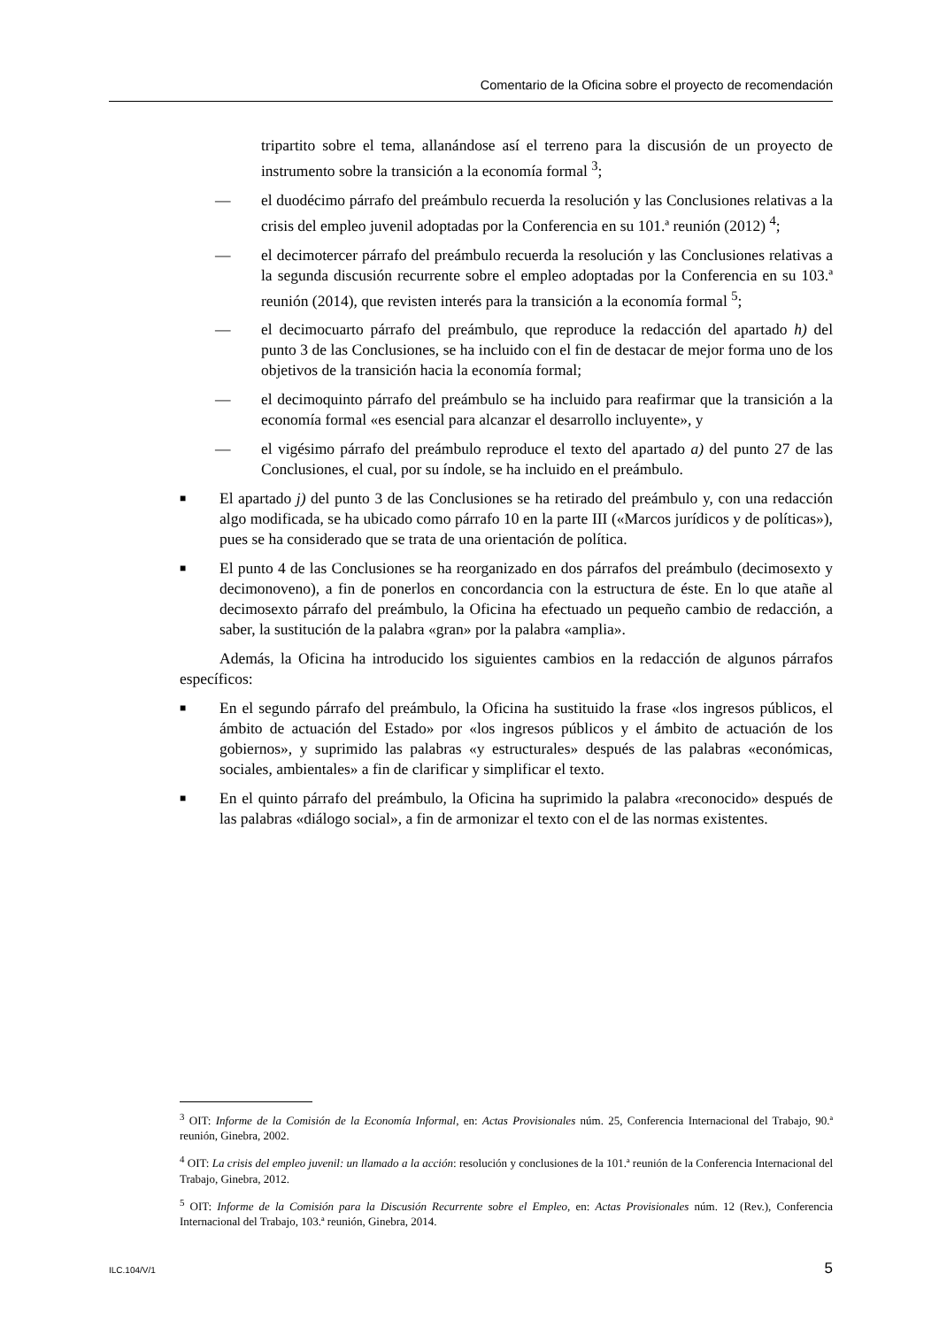Comentario de la Oficina sobre el proyecto de recomendación
tripartito sobre el tema, allanándose así el terreno para la discusión de un proyecto de instrumento sobre la transición a la economía formal <sup>3</sup>;
— el duodécimo párrafo del preámbulo recuerda la resolución y las Conclusiones relativas a la crisis del empleo juvenil adoptadas por la Conferencia en su 101.ª reunión (2012) <sup>4</sup>;
— el decimotercer párrafo del preámbulo recuerda la resolución y las Conclusiones relativas a la segunda discusión recurrente sobre el empleo adoptadas por la Conferencia en su 103.ª reunión (2014), que revisten interés para la transición a la economía formal <sup>5</sup>;
— el decimocuarto párrafo del preámbulo, que reproduce la redacción del apartado h) del punto 3 de las Conclusiones, se ha incluido con el fin de destacar de mejor forma uno de los objetivos de la transición hacia la economía formal;
— el decimoquinto párrafo del preámbulo se ha incluido para reafirmar que la transición a la economía formal «es esencial para alcanzar el desarrollo incluyente», y
— el vigésimo párrafo del preámbulo reproduce el texto del apartado a) del punto 27 de las Conclusiones, el cual, por su índole, se ha incluido en el preámbulo.
■ El apartado j) del punto 3 de las Conclusiones se ha retirado del preámbulo y, con una redacción algo modificada, se ha ubicado como párrafo 10 en la parte III («Marcos jurídicos y de políticas»), pues se ha considerado que se trata de una orientación de política.
■ El punto 4 de las Conclusiones se ha reorganizado en dos párrafos del preámbulo (decimosexto y decimonoveno), a fin de ponerlos en concordancia con la estructura de éste. En lo que atañe al decimosexto párrafo del preámbulo, la Oficina ha efectuado un pequeño cambio de redacción, a saber, la sustitución de la palabra «gran» por la palabra «amplia».
Además, la Oficina ha introducido los siguientes cambios en la redacción de algunos párrafos específicos:
■ En el segundo párrafo del preámbulo, la Oficina ha sustituido la frase «los ingresos públicos, el ámbito de actuación del Estado» por «los ingresos públicos y el ámbito de actuación de los gobiernos», y suprimido las palabras «y estructurales» después de las palabras «económicas, sociales, ambientales» a fin de clarificar y simplificar el texto.
■ En el quinto párrafo del preámbulo, la Oficina ha suprimido la palabra «reconocido» después de las palabras «diálogo social», a fin de armonizar el texto con el de las normas existentes.
<sup>3</sup> OIT: Informe de la Comisión de la Economía Informal, en: Actas Provisionales núm. 25, Conferencia Internacional del Trabajo, 90.ª reunión, Ginebra, 2002.
<sup>4</sup> OIT: La crisis del empleo juvenil: un llamado a la acción: resolución y conclusiones de la 101.ª reunión de la Conferencia Internacional del Trabajo, Ginebra, 2012.
<sup>5</sup> OIT: Informe de la Comisión para la Discusión Recurrente sobre el Empleo, en: Actas Provisionales núm. 12 (Rev.), Conferencia Internacional del Trabajo, 103.ª reunión, Ginebra, 2014.
ILC.104/V/1 5